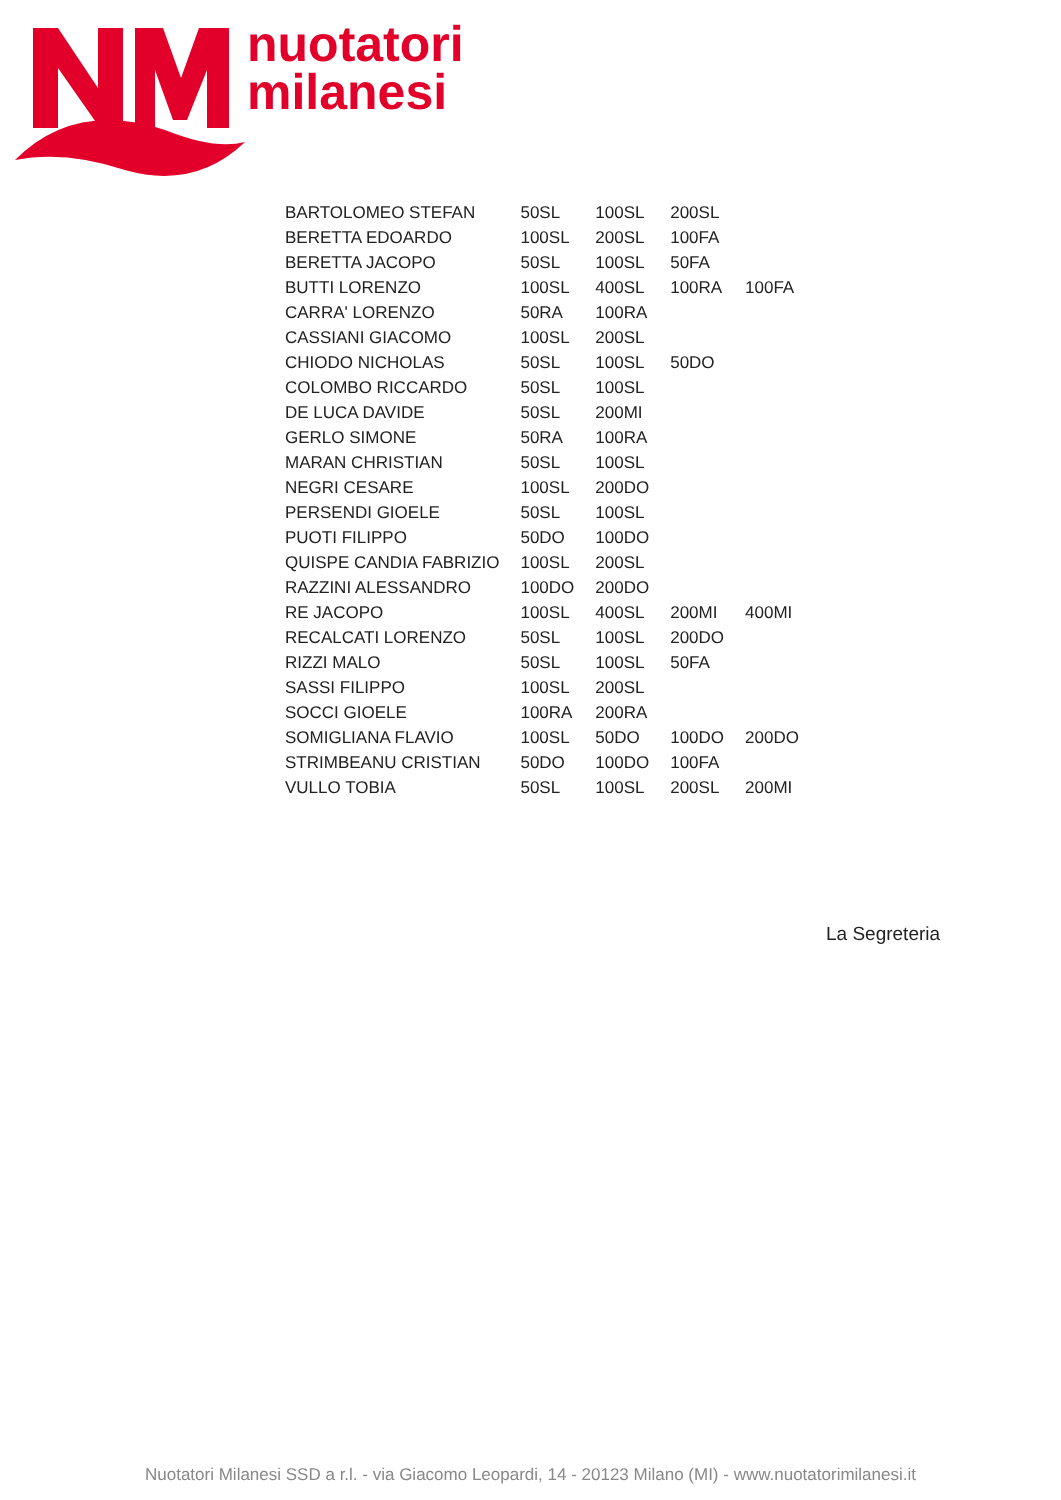nuotatori
milanesi
| BARTOLOMEO STEFAN | 50SL | 100SL | 200SL | |
| BERETTA EDOARDO | 100SL | 200SL | 100FA | |
| BERETTA JACOPO | 50SL | 100SL | 50FA | |
| BUTTI LORENZO | 100SL | 400SL | 100RA | 100FA |
| CARRA' LORENZO | 50RA | 100RA | | |
| CASSIANI GIACOMO | 100SL | 200SL | | |
| CHIODO NICHOLAS | 50SL | 100SL | 50DO | |
| COLOMBO RICCARDO | 50SL | 100SL | | |
| DE LUCA DAVIDE | 50SL | 200MI | | |
| GERLO SIMONE | 50RA | 100RA | | |
| MARAN CHRISTIAN | 50SL | 100SL | | |
| NEGRI CESARE | 100SL | 200DO | | |
| PERSENDI GIOELE | 50SL | 100SL | | |
| PUOTI FILIPPO | 50DO | 100DO | | |
| QUISPE CANDIA FABRIZIO | 100SL | 200SL | | |
| RAZZINI ALESSANDRO | 100DO | 200DO | | |
| RE JACOPO | 100SL | 400SL | 200MI | 400MI |
| RECALCATI LORENZO | 50SL | 100SL | 200DO | |
| RIZZI MALO | 50SL | 100SL | 50FA | |
| SASSI FILIPPO | 100SL | 200SL | | |
| SOCCI GIOELE | 100RA | 200RA | | |
| SOMIGLIANA FLAVIO | 100SL | 50DO | 100DO | 200DO |
| STRIMBEANU CRISTIAN | 50DO | 100DO | 100FA | |
| VULLO TOBIA | 50SL | 100SL | 200SL | 200MI |
La Segreteria
Nuotatori Milanesi SSD a r.l. - via Giacomo Leopardi, 14 - 20123 Milano (MI) - www.nuotatorimilanesi.it